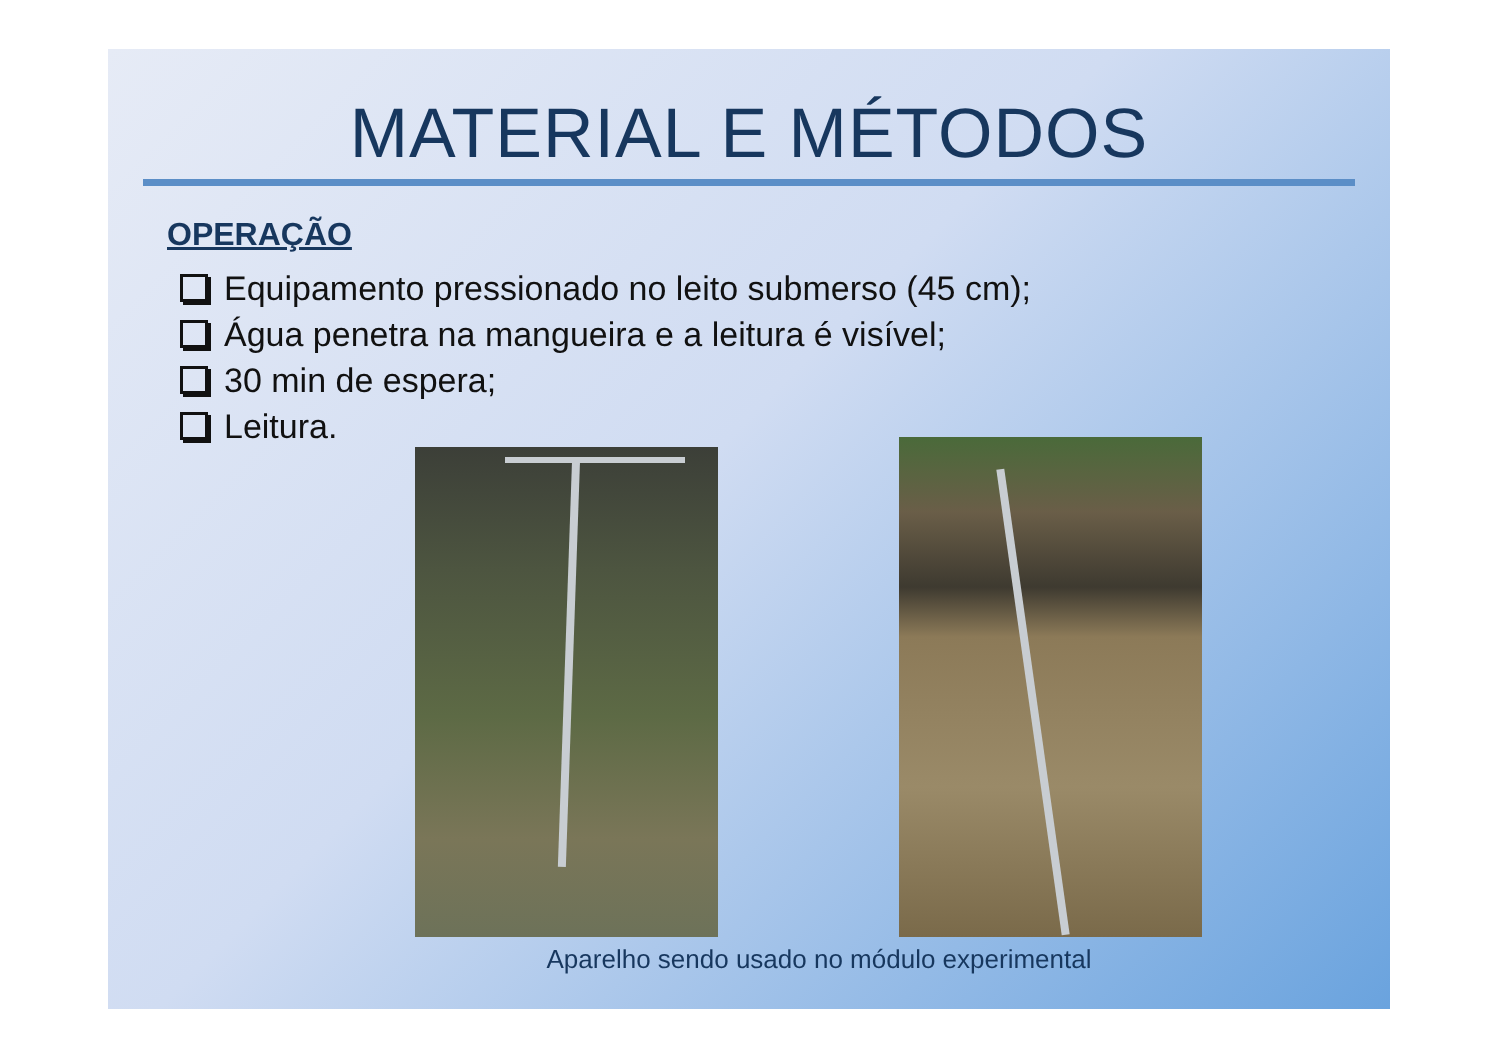MATERIAL E MÉTODOS
OPERAÇÃO
Equipamento pressionado no leito submerso (45 cm);
Água penetra na mangueira e a leitura é visível;
30 min de espera;
Leitura.
Aparelho sendo usado no módulo experimental